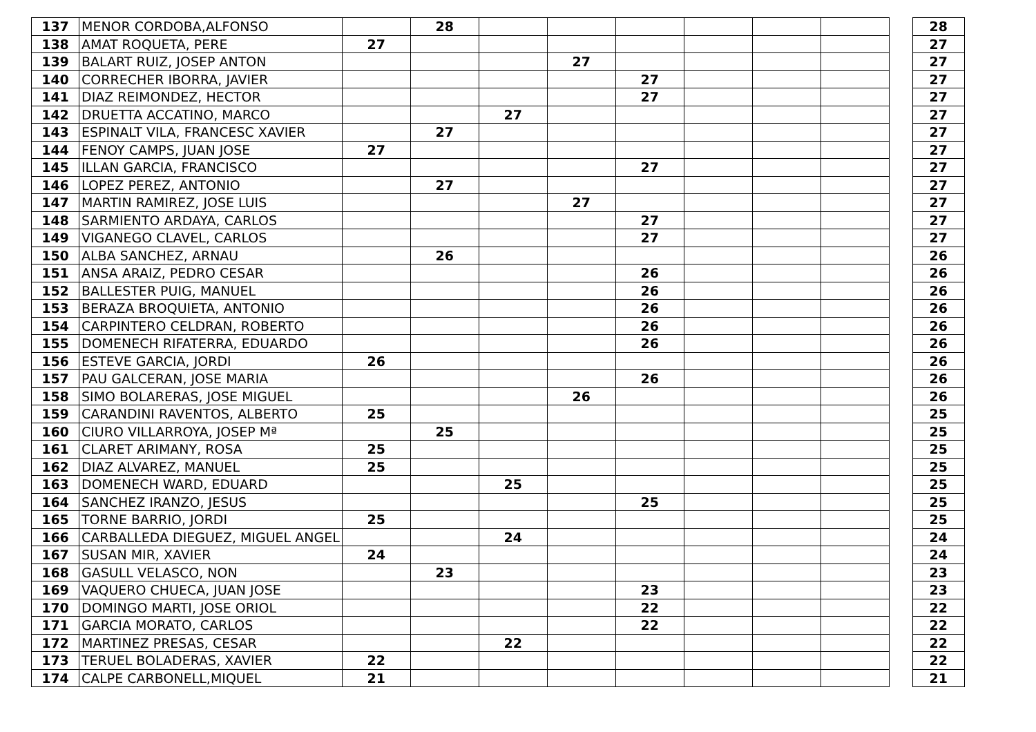| 137 | MENOR CORDOBA,ALFONSO | | 28 | | | | | | | | 28 |
| 138 | AMAT ROQUETA, PERE | 27 | | | | | | | | | 27 |
| 139 | BALART RUIZ, JOSEP ANTON | | | | 27 | | | | | | 27 |
| 140 | CORRECHER IBORRA, JAVIER | | | | | 27 | | | | | 27 |
| 141 | DIAZ REIMONDEZ, HECTOR | | | | | 27 | | | | | 27 |
| 142 | DRUETTA ACCATINO, MARCO | | | 27 | | | | | | | 27 |
| 143 | ESPINALT VILA, FRANCESC XAVIER | | 27 | | | | | | | | 27 |
| 144 | FENOY CAMPS, JUAN JOSE | 27 | | | | | | | | | 27 |
| 145 | ILLAN GARCIA, FRANCISCO | | | | | 27 | | | | | 27 |
| 146 | LOPEZ PEREZ, ANTONIO | | 27 | | | | | | | | 27 |
| 147 | MARTIN RAMIREZ, JOSE LUIS | | | | 27 | | | | | | 27 |
| 148 | SARMIENTO ARDAYA, CARLOS | | | | | 27 | | | | | 27 |
| 149 | VIGANEGO CLAVEL, CARLOS | | | | | 27 | | | | | 27 |
| 150 | ALBA SANCHEZ, ARNAU | | 26 | | | | | | | | 26 |
| 151 | ANSA ARAIZ, PEDRO CESAR | | | | | 26 | | | | | 26 |
| 152 | BALLESTER PUIG, MANUEL | | | | | 26 | | | | | 26 |
| 153 | BERAZA BROQUIETA, ANTONIO | | | | | 26 | | | | | 26 |
| 154 | CARPINTERO CELDRAN, ROBERTO | | | | | 26 | | | | | 26 |
| 155 | DOMENECH RIFATERRA, EDUARDO | | | | | 26 | | | | | 26 |
| 156 | ESTEVE GARCIA, JORDI | 26 | | | | | | | | | 26 |
| 157 | PAU GALCERAN, JOSE MARIA | | | | | 26 | | | | | 26 |
| 158 | SIMO BOLARERAS, JOSE MIGUEL | | | | 26 | | | | | | 26 |
| 159 | CARANDINI RAVENTOS, ALBERTO | 25 | | | | | | | | | 25 |
| 160 | CIURO VILLARROYA, JOSEP Mª | | 25 | | | | | | | | 25 |
| 161 | CLARET ARIMANY, ROSA | 25 | | | | | | | | | 25 |
| 162 | DIAZ ALVAREZ, MANUEL | 25 | | | | | | | | | 25 |
| 163 | DOMENECH WARD, EDUARD | | | 25 | | | | | | | 25 |
| 164 | SANCHEZ IRANZO, JESUS | | | | | 25 | | | | | 25 |
| 165 | TORNE BARRIO, JORDI | 25 | | | | | | | | | 25 |
| 166 | CARBALLEDA DIEGUEZ, MIGUEL ANGEL | | | 24 | | | | | | | 24 |
| 167 | SUSAN MIR, XAVIER | 24 | | | | | | | | | 24 |
| 168 | GASULL VELASCO, NON | | 23 | | | | | | | | 23 |
| 169 | VAQUERO CHUECA, JUAN JOSE | | | | | 23 | | | | | 23 |
| 170 | DOMINGO MARTI, JOSE ORIOL | | | | | 22 | | | | | 22 |
| 171 | GARCIA MORATO, CARLOS | | | | | 22 | | | | | 22 |
| 172 | MARTINEZ PRESAS, CESAR | | | 22 | | | | | | | 22 |
| 173 | TERUEL BOLADERAS, XAVIER | 22 | | | | | | | | | 22 |
| 174 | CALPE CARBONELL,MIQUEL | 21 | | | | | | | | | 21 |